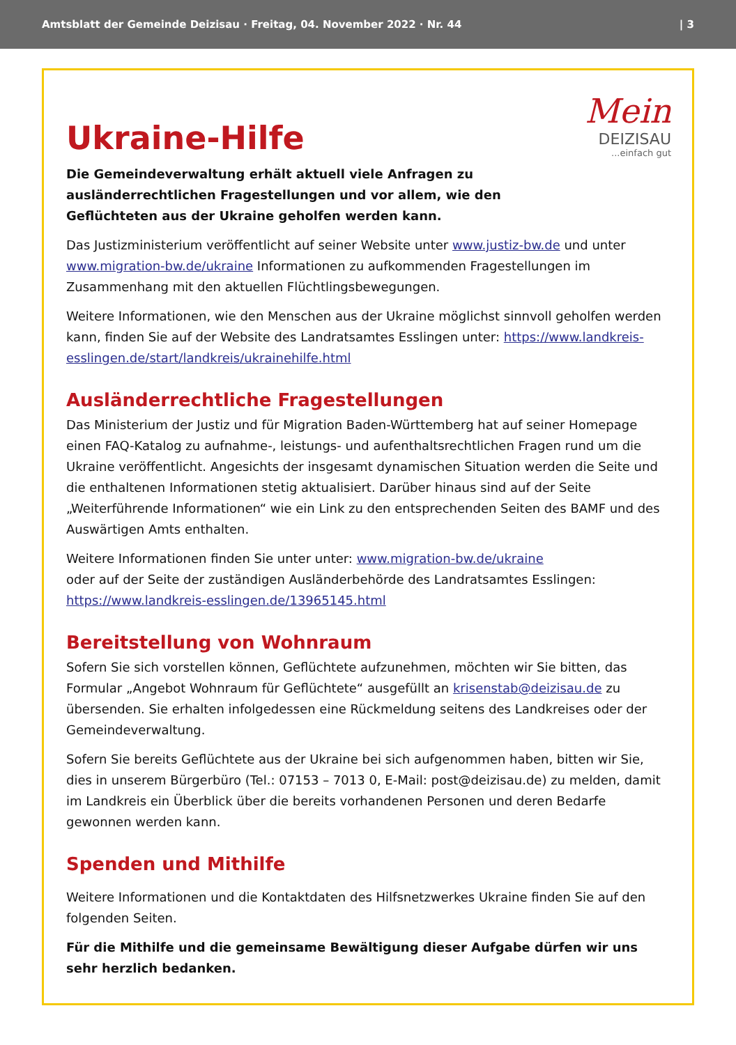Amtsblatt der Gemeinde Deizisau · Freitag, 04. November 2022 · Nr. 44 | 3
Mein
DEIZISAU
...einfach gut
Ukraine-Hilfe
Die Gemeindeverwaltung erhält aktuell viele Anfragen zu ausländerrechtlichen Fragestellungen und vor allem, wie den Geflüchteten aus der Ukraine geholfen werden kann.
Das Justizministerium veröffentlicht auf seiner Website unter www.justiz-bw.de und unter www.migration-bw.de/ukraine Informationen zu aufkommenden Fragestellungen im Zusammenhang mit den aktuellen Flüchtlingsbewegungen.
Weitere Informationen, wie den Menschen aus der Ukraine möglichst sinnvoll geholfen werden kann, finden Sie auf der Website des Landratsamtes Esslingen unter: https://www.landkreis-esslingen.de/start/landkreis/ukrainehilfe.html
Ausländerrechtliche Fragestellungen
Das Ministerium der Justiz und für Migration Baden-Württemberg hat auf seiner Homepage einen FAQ-Katalog zu aufnahme-, leistungs- und aufenthaltsrechtlichen Fragen rund um die Ukraine veröffentlicht. Angesichts der insgesamt dynamischen Situation werden die Seite und die enthaltenen Informationen stetig aktualisiert. Darüber hinaus sind auf der Seite „Weiterführende Informationen“ wie ein Link zu den entsprechenden Seiten des BAMF und des Auswärtigen Amts enthalten.
Weitere Informationen finden Sie unter unter: www.migration-bw.de/ukraine
oder auf der Seite der zuständigen Ausländerbehörde des Landratsamtes Esslingen: https://www.landkreis-esslingen.de/13965145.html
Bereitstellung von Wohnraum
Sofern Sie sich vorstellen können, Geflüchtete aufzunehmen, möchten wir Sie bitten, das Formular „Angebot Wohnraum für Geflüchtete“ ausgefüllt an krisenstab@deizisau.de zu übersenden. Sie erhalten infolgedessen eine Rückmeldung seitens des Landkreises oder der Gemeindeverwaltung.
Sofern Sie bereits Geflüchtete aus der Ukraine bei sich aufgenommen haben, bitten wir Sie, dies in unserem Bürgerbüro (Tel.: 07153 – 7013 0, E-Mail: post@deizisau.de) zu melden, damit im Landkreis ein Überblick über die bereits vorhandenen Personen und deren Bedarfe gewonnen werden kann.
Spenden und Mithilfe
Weitere Informationen und die Kontaktdaten des Hilfsnetzwerkes Ukraine finden Sie auf den folgenden Seiten.
Für die Mithilfe und die gemeinsame Bewältigung dieser Aufgabe dürfen wir uns sehr herzlich bedanken.